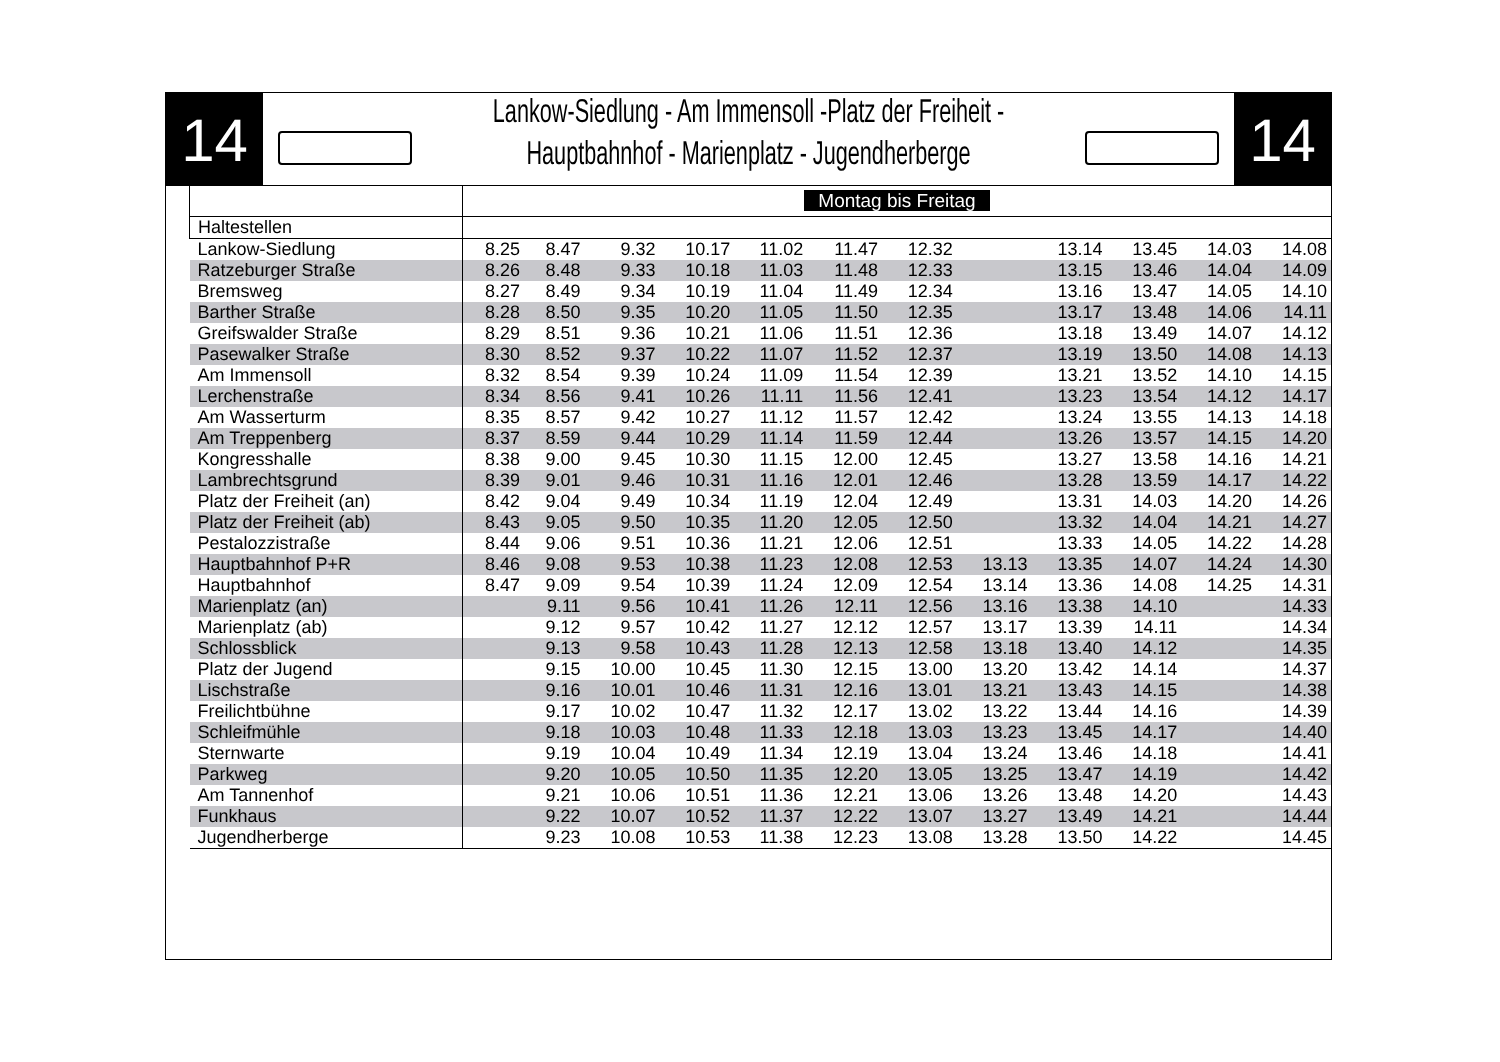14
Lankow-Siedlung - Am Immensoll -Platz der Freiheit -
Hauptbahnhof - Marienplatz - Jugendherberge
14
| | Montag bis Freitag | | | | | | | | | | | |
| Haltestellen | | | | | | | | | | | | |
| Lankow-Siedlung | 8.25 | 8.47 | 9.32 | 10.17 | 11.02 | 11.47 | 12.32 | | 13.14 | 13.45 | 14.03 | 14.08 |
| Ratzeburger Straße | 8.26 | 8.48 | 9.33 | 10.18 | 11.03 | 11.48 | 12.33 | | 13.15 | 13.46 | 14.04 | 14.09 |
| Bremsweg | 8.27 | 8.49 | 9.34 | 10.19 | 11.04 | 11.49 | 12.34 | | 13.16 | 13.47 | 14.05 | 14.10 |
| Barther Straße | 8.28 | 8.50 | 9.35 | 10.20 | 11.05 | 11.50 | 12.35 | | 13.17 | 13.48 | 14.06 | 14.11 |
| Greifswalder Straße | 8.29 | 8.51 | 9.36 | 10.21 | 11.06 | 11.51 | 12.36 | | 13.18 | 13.49 | 14.07 | 14.12 |
| Pasewalker Straße | 8.30 | 8.52 | 9.37 | 10.22 | 11.07 | 11.52 | 12.37 | | 13.19 | 13.50 | 14.08 | 14.13 |
| Am Immensoll | 8.32 | 8.54 | 9.39 | 10.24 | 11.09 | 11.54 | 12.39 | | 13.21 | 13.52 | 14.10 | 14.15 |
| Lerchenstraße | 8.34 | 8.56 | 9.41 | 10.26 | 11.11 | 11.56 | 12.41 | | 13.23 | 13.54 | 14.12 | 14.17 |
| Am Wasserturm | 8.35 | 8.57 | 9.42 | 10.27 | 11.12 | 11.57 | 12.42 | | 13.24 | 13.55 | 14.13 | 14.18 |
| Am Treppenberg | 8.37 | 8.59 | 9.44 | 10.29 | 11.14 | 11.59 | 12.44 | | 13.26 | 13.57 | 14.15 | 14.20 |
| Kongresshalle | 8.38 | 9.00 | 9.45 | 10.30 | 11.15 | 12.00 | 12.45 | | 13.27 | 13.58 | 14.16 | 14.21 |
| Lambrechtsgrund | 8.39 | 9.01 | 9.46 | 10.31 | 11.16 | 12.01 | 12.46 | | 13.28 | 13.59 | 14.17 | 14.22 |
| Platz der Freiheit (an) | 8.42 | 9.04 | 9.49 | 10.34 | 11.19 | 12.04 | 12.49 | | 13.31 | 14.03 | 14.20 | 14.26 |
| Platz der Freiheit (ab) | 8.43 | 9.05 | 9.50 | 10.35 | 11.20 | 12.05 | 12.50 | | 13.32 | 14.04 | 14.21 | 14.27 |
| Pestalozzistraße | 8.44 | 9.06 | 9.51 | 10.36 | 11.21 | 12.06 | 12.51 | | 13.33 | 14.05 | 14.22 | 14.28 |
| Hauptbahnhof P+R | 8.46 | 9.08 | 9.53 | 10.38 | 11.23 | 12.08 | 12.53 | 13.13 | 13.35 | 14.07 | 14.24 | 14.30 |
| Hauptbahnhof | 8.47 | 9.09 | 9.54 | 10.39 | 11.24 | 12.09 | 12.54 | 13.14 | 13.36 | 14.08 | 14.25 | 14.31 |
| Marienplatz (an) | | 9.11 | 9.56 | 10.41 | 11.26 | 12.11 | 12.56 | 13.16 | 13.38 | 14.10 | | 14.33 |
| Marienplatz (ab) | | 9.12 | 9.57 | 10.42 | 11.27 | 12.12 | 12.57 | 13.17 | 13.39 | 14.11 | | 14.34 |
| Schlossblick | | 9.13 | 9.58 | 10.43 | 11.28 | 12.13 | 12.58 | 13.18 | 13.40 | 14.12 | | 14.35 |
| Platz der Jugend | | 9.15 | 10.00 | 10.45 | 11.30 | 12.15 | 13.00 | 13.20 | 13.42 | 14.14 | | 14.37 |
| Lischstraße | | 9.16 | 10.01 | 10.46 | 11.31 | 12.16 | 13.01 | 13.21 | 13.43 | 14.15 | | 14.38 |
| Freilichtbühne | | 9.17 | 10.02 | 10.47 | 11.32 | 12.17 | 13.02 | 13.22 | 13.44 | 14.16 | | 14.39 |
| Schleifmühle | | 9.18 | 10.03 | 10.48 | 11.33 | 12.18 | 13.03 | 13.23 | 13.45 | 14.17 | | 14.40 |
| Sternwarte | | 9.19 | 10.04 | 10.49 | 11.34 | 12.19 | 13.04 | 13.24 | 13.46 | 14.18 | | 14.41 |
| Parkweg | | 9.20 | 10.05 | 10.50 | 11.35 | 12.20 | 13.05 | 13.25 | 13.47 | 14.19 | | 14.42 |
| Am Tannenhof | | 9.21 | 10.06 | 10.51 | 11.36 | 12.21 | 13.06 | 13.26 | 13.48 | 14.20 | | 14.43 |
| Funkhaus | | 9.22 | 10.07 | 10.52 | 11.37 | 12.22 | 13.07 | 13.27 | 13.49 | 14.21 | | 14.44 |
| Jugendherberge | | 9.23 | 10.08 | 10.53 | 11.38 | 12.23 | 13.08 | 13.28 | 13.50 | 14.22 | | 14.45 |